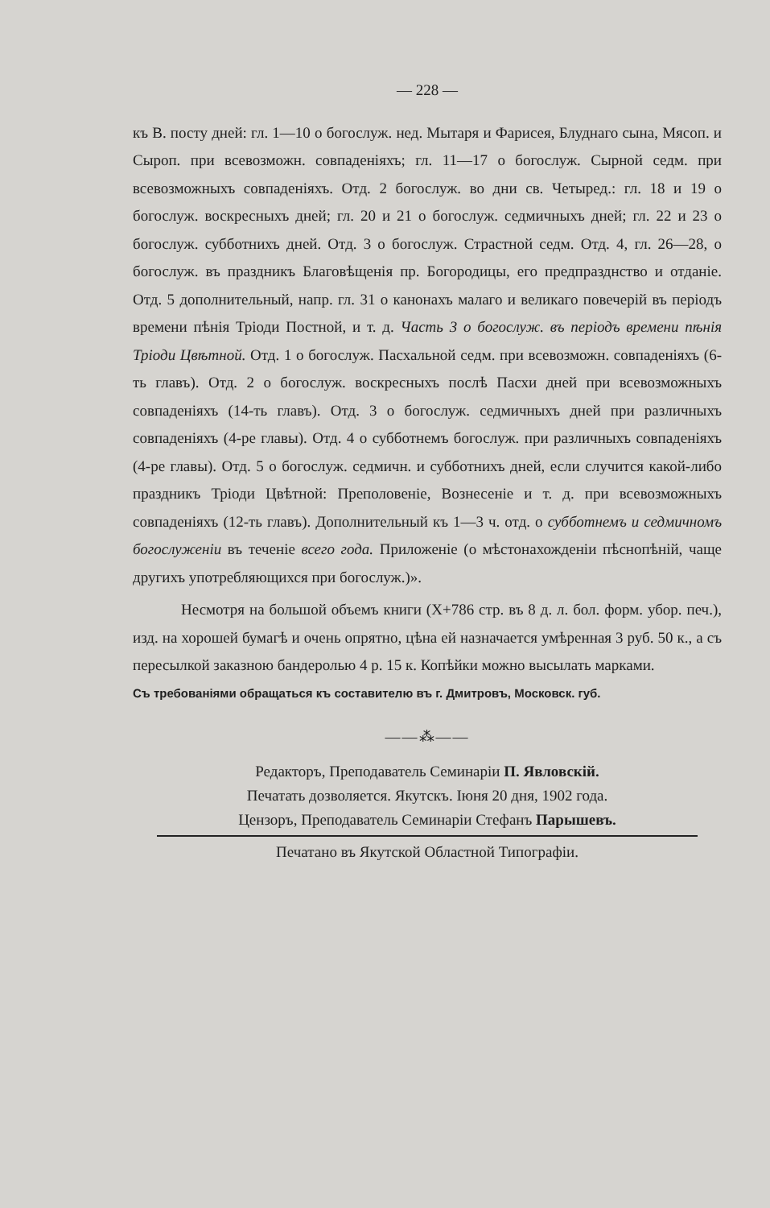— 228 —
къ В. посту дней: гл. 1—10 о богослуж. нед. Мытаря и Фарисея, Блуднаго сына, Мясоп. и Сыроп. при всевозможн. совпаденіяхъ; гл. 11—17 о богослуж. Сырной седм. при всевозможныхъ совпаденіяхъ. Отд. 2 богослуж. во дни св. Четыред.: гл. 18 и 19 о богослуж. воскресныхъ дней; гл. 20 и 21 о богослуж. седмичныхъ дней; гл. 22 и 23 о богослуж. субботнихъ дней. Отд. 3 о богослуж. Страстной седм. Отд. 4, гл. 26—28, о богослуж. въ праздникъ Благовѣщенія пр. Богородицы, его предпразднство и отданіе. Отд. 5 дополнительный, напр. гл. 31 о канонахъ малаго и великаго повечерій въ періодъ времени пѣнія Тріоди Постной, и т. д. Часть 3 о богослуж. въ періодъ времени пѣнія Тріоди Цвѣтной. Отд. 1 о богослуж. Пасхальной седм. при всевозможн. совпаденіяхъ (6-ть главъ). Отд. 2 о богослуж. воскресныхъ послѣ Пасхи дней при всевозможныхъ совпаденіяхъ (14-ть главъ). Отд. 3 о богослуж. седмичныхъ дней при различныхъ совпаденіяхъ (4-ре главы). Отд. 4 о субботнемъ богослуж. при различныхъ совпаденіяхъ (4-ре главы). Отд. 5 о богослуж. седмичн. и субботнихъ дней, если случится какой-либо праздникъ Тріоди Цвѣтной: Преполовеніе, Вознесеніе и т. д. при всевозможныхъ совпаденіяхъ (12-ть главъ). Дополнительный къ 1—3 ч. отд. о субботнемъ и седмичномъ богослуженіи въ теченіе всего года. Приложеніе (о мѣстонахожденіи пѣснопѣній, чаще другихъ употребляющихся при богослуж.)».
Несмотря на большой объемъ книги (X+786 стр. въ 8 д. л. бол. форм. убор. печ.), изд. на хорошей бумагѣ и очень опрятно, цѣна ей назначается умѣренная 3 руб. 50 к., а съ пересылкой заказною бандеролью 4 р. 15 к. Копѣйки можно высылать марками.
Съ требованіями обращаться къ составителю въ г. Дмитровъ, Московск. губ.
——⁂——
Редакторъ, Преподаватель Семинаріи П. Явловскій.
Печатать дозволяется. Якутскъ. Іюня 20 дня, 1902 года.
Цензоръ, Преподаватель Семинаріи Стефанъ Парышевъ.
Печатано въ Якутской Областной Типографіи.